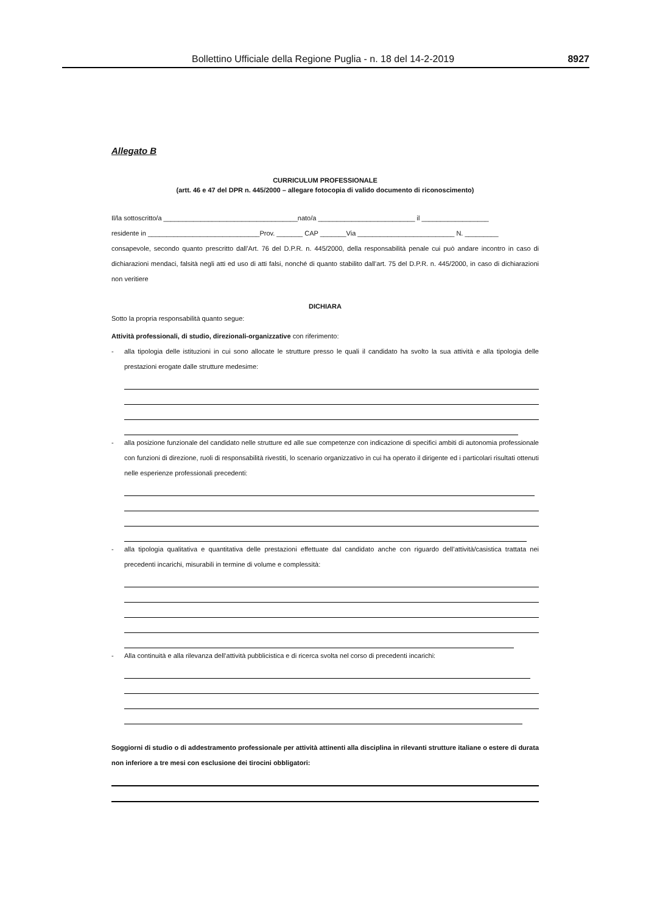Bollettino Ufficiale della Regione Puglia - n. 18 del 14-2-2019 8927
Allegato B
CURRICULUM PROFESSIONALE
(artt. 46 e 47 del DPR n. 445/2000 – allegare fotocopia di valido documento di riconoscimento)
Il/la sottoscritto/a ____________________________________nato/a __________________________ il __________________
residente in ______________________________Prov. _______ CAP _______Via __________________________ N. _________
consapevole, secondo quanto prescritto dall’Art. 76 del D.P.R. n. 445/2000, della responsabilità penale cui può andare incontro in caso di dichiarazioni mendaci, falsità negli atti ed uso di atti falsi, nonché di quanto stabilito dall’art. 75 del D.P.R. n. 445/2000, in caso di dichiarazioni non veritiere
DICHIARA
Sotto la propria responsabilità quanto segue:
Attività professionali, di studio, direzionali-organizzative con riferimento:
-
alla tipologia delle istituzioni in cui sono allocate le strutture presso le quali il candidato ha svolto la sua attività e alla tipologia delle prestazioni erogate dalle strutture medesime:
-
alla posizione funzionale del candidato nelle strutture ed alle sue competenze con indicazione di specifici ambiti di autonomia professionale con funzioni di direzione, ruoli di responsabilità rivestiti, lo scenario organizzativo in cui ha operato il dirigente ed i particolari risultati ottenuti nelle esperienze professionali precedenti:
-
alla tipologia qualitativa e quantitativa delle prestazioni effettuate dal candidato anche con riguardo dell’attività/casistica trattata nei precedenti incarichi, misurabili in termine di volume e complessità:
-
Alla continuità e alla rilevanza dell’attività pubblicistica e di ricerca svolta nel corso di precedenti incarichi:
Soggiorni di studio o di addestramento professionale per attività attinenti alla disciplina in rilevanti strutture italiane o estere di durata non inferiore a tre mesi con esclusione dei tirocini obbligatori: